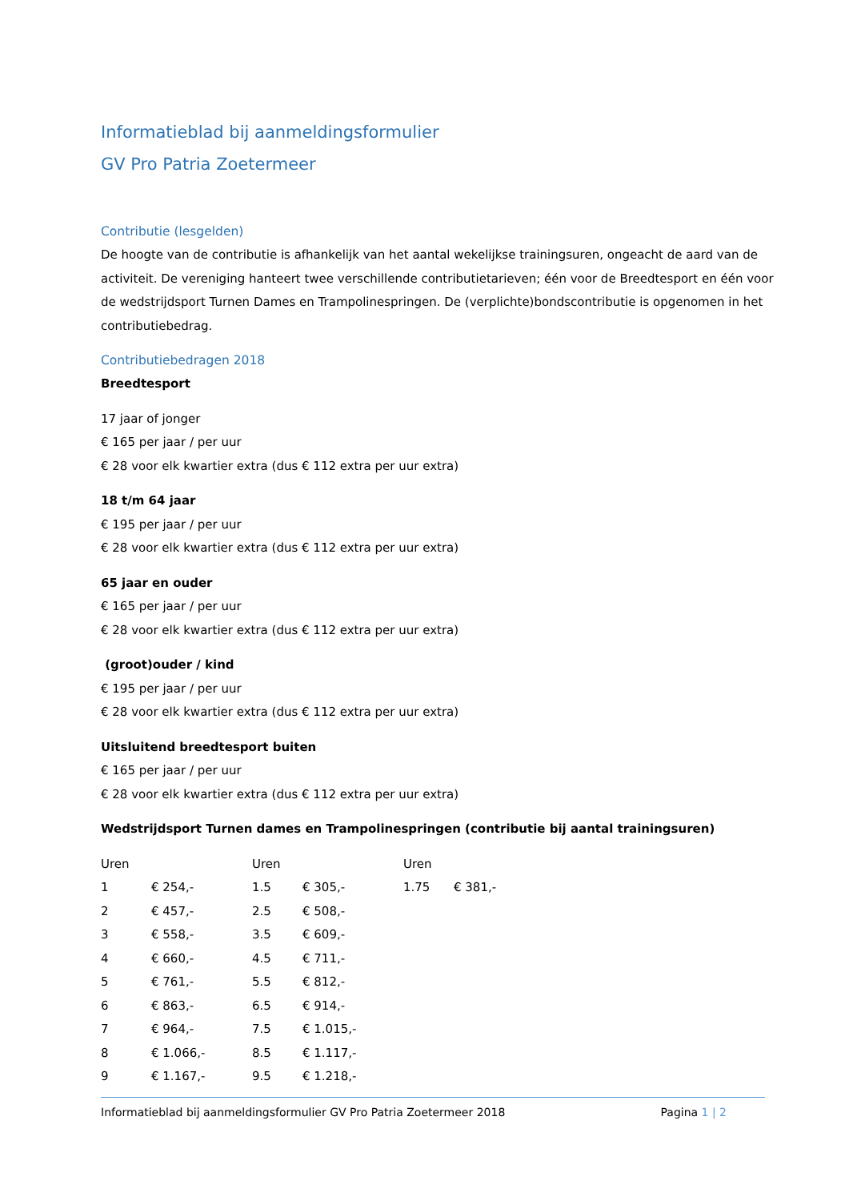Informatieblad bij aanmeldingsformulier
GV Pro Patria Zoetermeer
Contributie (lesgelden)
De hoogte van de contributie is afhankelijk van het aantal wekelijkse trainingsuren, ongeacht de aard van de activiteit. De vereniging hanteert twee verschillende contributietarieven; één voor de Breedtesport en één voor de wedstrijdsport Turnen Dames en Trampolinespringen. De (verplichte)bondscontributie is opgenomen in het contributiebedrag.
Contributiebedragen 2018
Breedtesport
17 jaar of jonger
€ 165 per jaar / per uur
€ 28 voor elk kwartier extra (dus € 112 extra per uur extra)
18 t/m 64 jaar
€ 195 per jaar / per uur
€ 28 voor elk kwartier extra (dus € 112 extra per uur extra)
65 jaar en ouder
€ 165 per jaar / per uur
€ 28 voor elk kwartier extra (dus € 112 extra per uur extra)
(groot)ouder / kind
€ 195 per jaar / per uur
€ 28 voor elk kwartier extra (dus € 112 extra per uur extra)
Uitsluitend breedtesport buiten
€ 165 per jaar / per uur
€ 28 voor elk kwartier extra (dus € 112 extra per uur extra)
Wedstrijdsport Turnen dames en Trampolinespringen (contributie bij aantal trainingsuren)
| Uren | | Uren | | Uren | |
| 1 | € 254,- | 1.5 | € 305,- | 1.75 | € 381,- |
| 2 | € 457,- | 2.5 | € 508,- | | |
| 3 | € 558,- | 3.5 | € 609,- | | |
| 4 | € 660,- | 4.5 | € 711,- | | |
| 5 | € 761,- | 5.5 | € 812,- | | |
| 6 | € 863,- | 6.5 | € 914,- | | |
| 7 | € 964,- | 7.5 | € 1.015,- | | |
| 8 | € 1.066,- | 8.5 | € 1.117,- | | |
| 9 | € 1.167,- | 9.5 | € 1.218,- | | |
Informatieblad bij aanmeldingsformulier GV Pro Patria Zoetermeer 2018 Pagina 1 | 2